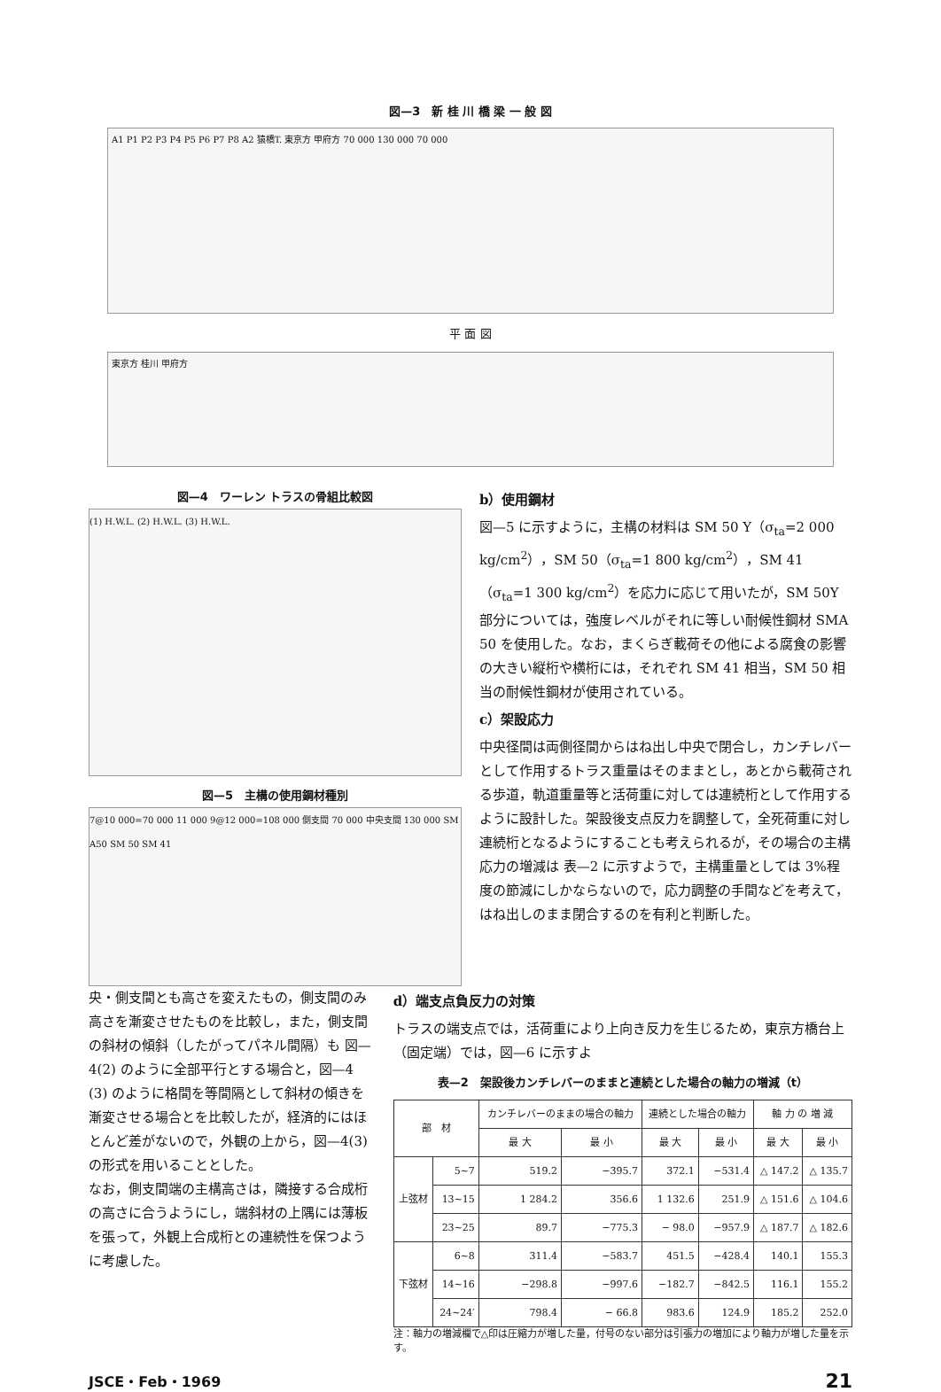図—3　新 桂 川 橋 梁 一 般 図
A1 P1 P2 P3 P4 P5 P6 P7 P8 A2 猿橋T. 東京方 甲府方 70 000 130 000 70 000
平 面 図
東京方 桂川 甲府方
図—4　ワーレン トラスの骨組比較図
(1) H.W.L. (2) H.W.L. (3) H.W.L.
図—5　主構の使用鋼材種別
7@10 000=70 000 11 000 9@12 000=108 000 側支間 70 000 中央支間 130 000 SM A50 SM 50 SM 41
b）使用鋼材
図—5 に示すように，主構の材料は SM 50 Y（σ<sub>ta</sub>=2 000 kg/cm<sup>2</sup>），SM 50（σ<sub>ta</sub>=1 800 kg/cm<sup>2</sup>），SM 41（σ<sub>ta</sub>=1 300 kg/cm<sup>2</sup>）を応力に応じて用いたが，SM 50Y 部分については，強度レベルがそれに等しい耐候性鋼材 SMA 50 を使用した。なお，まくらぎ載荷その他による腐食の影響の大きい縦桁や横桁には，それぞれ SM 41 相当，SM 50 相当の耐候性鋼材が使用されている。
c）架設応力
中央径間は両側径間からはね出し中央で閉合し，カンチレバーとして作用するトラス重量はそのままとし，あとから載荷される歩道，軌道重量等と活荷重に対しては連続桁として作用するように設計した。架設後支点反力を調整して，全死荷重に対し連続桁となるようにすることも考えられるが，その場合の主構応力の増減は 表—2 に示すようで，主構重量としては 3%程度の節減にしかならないので，応力調整の手間などを考えて，はね出しのまま閉合するのを有利と判断した。
央・側支間とも高さを変えたもの，側支間のみ高さを漸変させたものを比較し，また，側支間の斜材の傾斜（したがってパネル間隔）も 図—4(2) のように全部平行とする場合と，図—4 (3) のように格間を等間隔として斜材の傾きを漸変させる場合とを比較したが，経済的にはほとんど差がないので，外観の上から，図—4(3)の形式を用いることとした。
なお，側支間端の主構高さは，隣接する合成桁の高さに合うようにし，端斜材の上隅には薄板を張って，外観上合成桁との連続性を保つように考慮した。
d）端支点負反力の対策
トラスの端支点では，活荷重により上向き反力を生じるため，東京方橋台上（固定端）では，図—6 に示すよ
表—2　架設後カンチレバーのままと連続とした場合の軸力の増減（t）
| 部 材 | | カンチレバーのままの場合の軸力 | | 連続とした場合の軸力 | | 軸 力 の 増 減 | |
| --- | --- | --- | --- | --- | --- | --- | --- |
| | | 最 大 | 最 小 | 最 大 | 最 小 | 最 大 | 最 小 |
| 上弦材 | 5~7 | 519.2 | −395.7 | 372.1 | −531.4 | △ 147.2 | △ 135.7 |
| | 13~15 | 1 284.2 | 356.6 | 1 132.6 | 251.9 | △ 151.6 | △ 104.6 |
| | 23~25 | 89.7 | −775.3 | − 98.0 | −957.9 | △ 187.7 | △ 182.6 |
| 下弦材 | 6~8 | 311.4 | −583.7 | 451.5 | −428.4 | 140.1 | 155.3 |
| | 14~16 | −298.8 | −997.6 | −182.7 | −842.5 | 116.1 | 155.2 |
| | 24~24′ | 798.4 | − 66.8 | 983.6 | 124.9 | 185.2 | 252.0 |
注：軸力の増減欄で△印は圧縮力が増した量，付号のない部分は引張力の増加により軸力が増した量を示す。
JSCE・Feb・1969 21